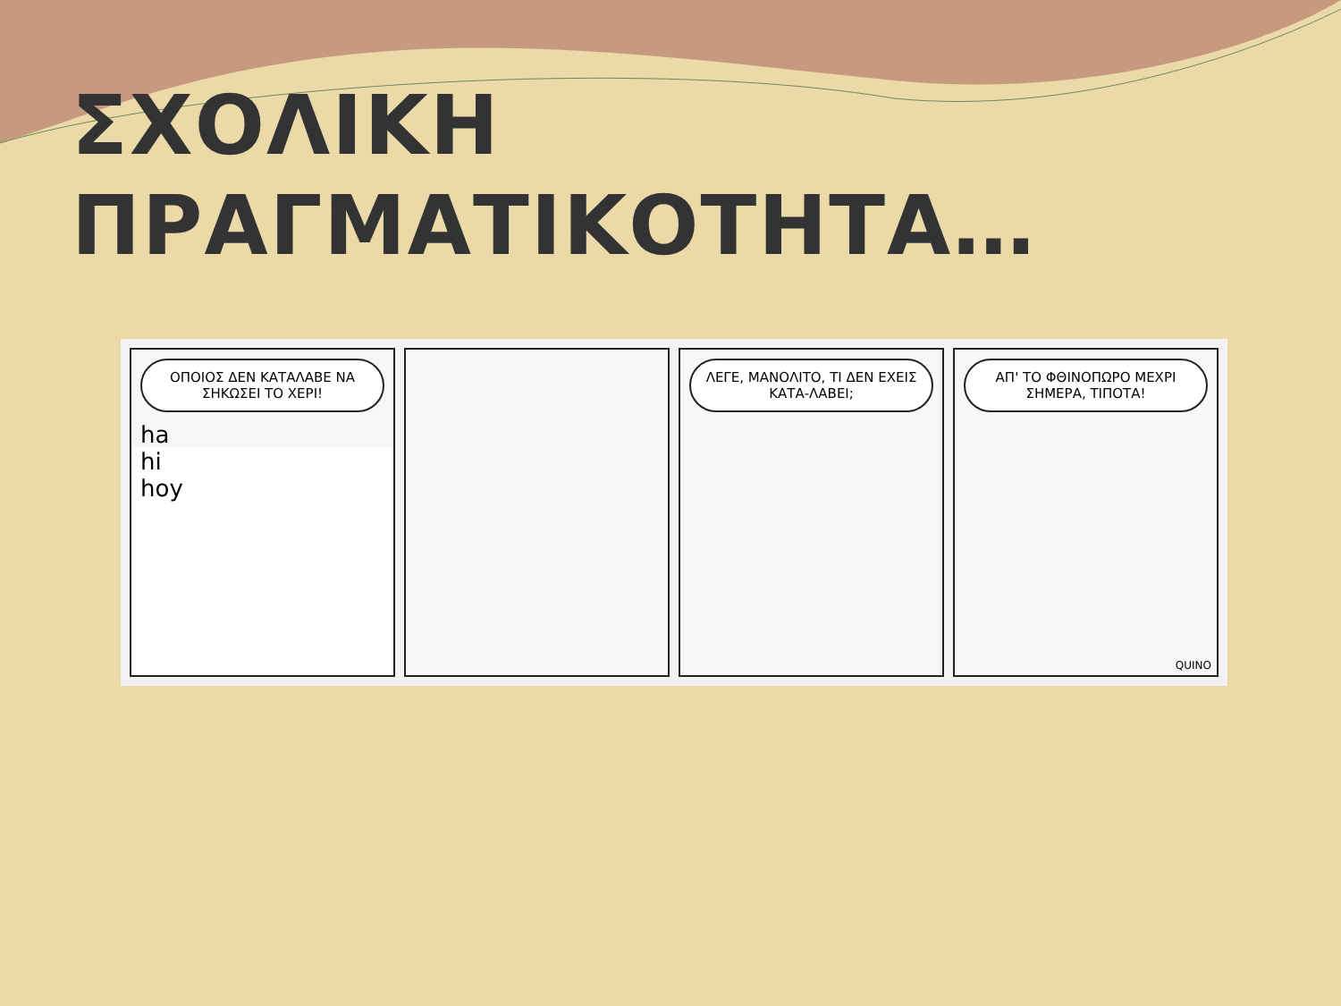ΣΧΟΛΙΚΗ
ΠΡΑΓΜΑΤΙΚΟΤΗΤΑ…
ΟΠΟΙΟΣ ΔΕΝ ΚΑΤΑΛΑΒΕ ΝΑ ΣΗΚΩΣΕΙ ΤΟ ΧΕΡΙ!
ha
hi
hoy
ΛΕΓΕ, ΜΑΝΟΛΙΤΟ, ΤΙ ΔΕΝ ΕΧΕΙΣ ΚΑΤΑ-ΛΑΒΕΙ;
ΑΠ' ΤΟ ΦΘΙΝΟΠΩΡΟ ΜΕΧΡΙ ΣΗΜΕΡΑ, ΤΙΠΟΤΑ!
QUINO